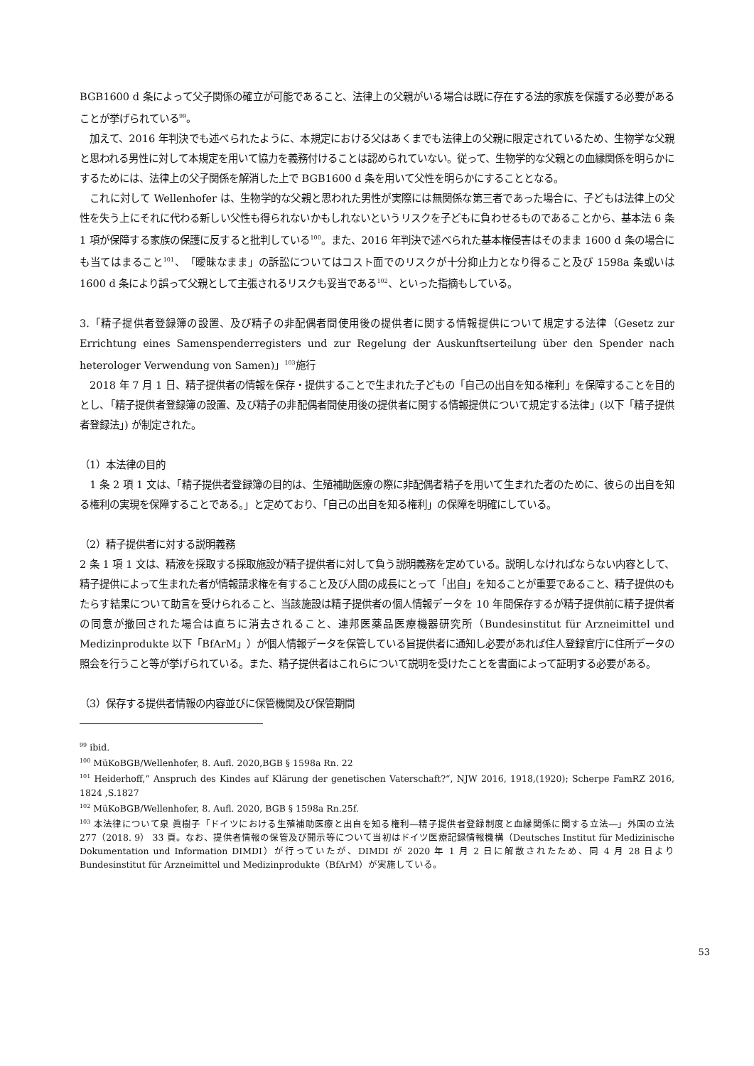BGB1600 d 条によって父子関係の確立が可能であること、法律上の父親がいる場合は既に存在する法的家族を保護する必要があることが挙げられている<sup>99</sup>。
　加えて、2016 年判決でも述べられたように、本規定における父はあくまでも法律上の父親に限定されているため、生物学な父親と思われる男性に対して本規定を用いて協力を義務付けることは認められていない。従って、生物学的な父親との血縁関係を明らかにするためには、法律上の父子関係を解消した上で BGB1600 d 条を用いて父性を明らかにすることとなる。
　これに対して Wellenhofer は、生物学的な父親と思われた男性が実際には無関係な第三者であった場合に、子どもは法律上の父性を失う上にそれに代わる新しい父性も得られないかもしれないというリスクを子どもに負わせるものであることから、基本法 6 条 1 項が保障する家族の保護に反すると批判している<sup>100</sup>。また、2016 年判決で述べられた基本権侵害はそのまま 1600 d 条の場合にも当てはまること<sup>101</sup>、「曖昧なまま」の訴訟についてはコスト面でのリスクが十分抑止力となり得ること及び 1598a 条或いは 1600 d 条により誤って父親として主張されるリスクも妥当である<sup>102</sup>、といった指摘もしている。
3.「精子提供者登録簿の設置、及び精子の非配偶者間使用後の提供者に関する情報提供について規定する法律（Gesetz zur Errichtung eines Samenspenderregisters und zur Regelung der Auskunftserteilung über den Spender nach heterologer Verwendung von Samen)」<sup>103</sup>施行
　2018 年 7 月 1 日、精子提供者の情報を保存・提供することで生まれた子どもの「自己の出自を知る権利」を保障することを目的とし、「精子提供者登録簿の設置、及び精子の非配偶者間使用後の提供者に関する情報提供について規定する法律」(以下「精子提供者登録法」) が制定された。
（1）本法律の目的
　1 条 2 項 1 文は、「精子提供者登録簿の目的は、生殖補助医療の際に非配偶者精子を用いて生まれた者のために、彼らの出自を知る権利の実現を保障することである。」と定めており、「自己の出自を知る権利」の保障を明確にしている。
（2）精子提供者に対する説明義務
2 条 1 項 1 文は、精液を採取する採取施設が精子提供者に対して負う説明義務を定めている。説明しなければならない内容として、精子提供によって生まれた者が情報請求権を有すること及び人間の成長にとって「出自」を知ることが重要であること、精子提供のもたらす結果について助言を受けられること、当該施設は精子提供者の個人情報データを 10 年間保存するが精子提供前に精子提供者の同意が撤回された場合は直ちに消去されること、連邦医薬品医療機器研究所（Bundesinstitut für Arzneimittel und Medizinprodukte 以下「BfArM」）が個人情報データを保管している旨提供者に通知し必要があれば住人登録官庁に住所データの照会を行うこと等が挙げられている。また、精子提供者はこれらについて説明を受けたことを書面によって証明する必要がある。
（3）保存する提供者情報の内容並びに保管機関及び保管期間
<sup>99</sup> ibid.
<sup>100</sup> MüKoBGB/Wellenhofer, 8. Aufl. 2020,BGB § 1598a Rn. 22
<sup>101</sup> Heiderhoff,“ Anspruch des Kindes auf Klärung der genetischen Vaterschaft?“, NJW 2016, 1918,(1920); Scherpe FamRZ 2016, 1824 ,S.1827
<sup>102</sup> MüKoBGB/Wellenhofer, 8. Aufl. 2020, BGB § 1598a Rn.25f.
<sup>103</sup> 本法律について泉 眞樹子「ドイツにおける生殖補助医療と出自を知る権利―精子提供者登録制度と血縁関係に関する立法―」外国の立法 277（2018. 9） 33 頁。なお、提供者情報の保管及び開示等について当初はドイツ医療記録情報機構（Deutsches Institut für Medizinische Dokumentation und Information DIMDI）が行っていたが、DIMDI が 2020 年 1 月 2 日に解散されたため、同 4 月 28 日より Bundesinstitut für Arzneimittel und Medizinprodukte（BfArM）が実施している。
53